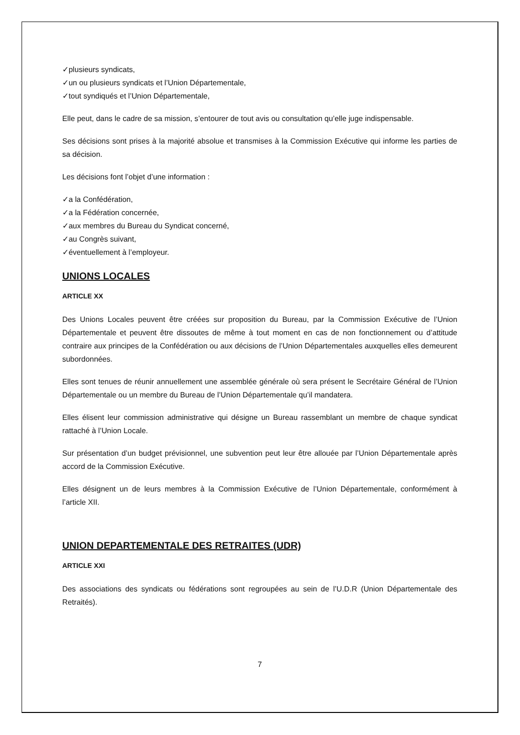✓plusieurs syndicats,
✓un ou plusieurs syndicats et l’Union Départementale,
✓tout syndiqués et l’Union Départementale,
Elle peut, dans le cadre de sa mission, s’entourer de tout avis ou consultation qu’elle juge indispensable.
Ses décisions sont prises à la majorité absolue et transmises à la Commission Exécutive qui informe les parties de sa décision.
Les décisions font l’objet d’une information :
✓a la Confédération,
✓a la Fédération concernée,
✓aux membres du Bureau du Syndicat concerné,
✓au Congrès suivant,
✓éventuellement à l’employeur.
UNIONS LOCALES
ARTICLE XX
Des Unions Locales peuvent être créées sur proposition du Bureau, par la Commission Exécutive de l’Union Départementale et peuvent être dissoutes de même à tout moment en cas de non fonctionnement ou d’attitude contraire aux principes de la Confédération ou aux décisions de l’Union Départementales auxquelles elles demeurent subordonnées.
Elles sont tenues de réunir annuellement une assemblée générale où sera présent le Secrétaire Général de l’Union Départementale ou un membre du Bureau de l’Union Départementale qu’il mandatera.
Elles élisent leur commission administrative qui désigne un Bureau rassemblant un membre de chaque syndicat rattaché à l’Union Locale.
Sur présentation d’un budget prévisionnel, une subvention peut leur être allouée par l’Union Départementale après accord de la Commission Exécutive.
Elles désignent un de leurs membres à la Commission Exécutive de l’Union Départementale, conformément à l’article XII.
UNION DEPARTEMENTALE DES RETRAITES (UDR)
ARTICLE XXI
Des associations des syndicats ou fédérations sont regroupées au sein de l’U.D.R (Union Départementale des Retraités).
7